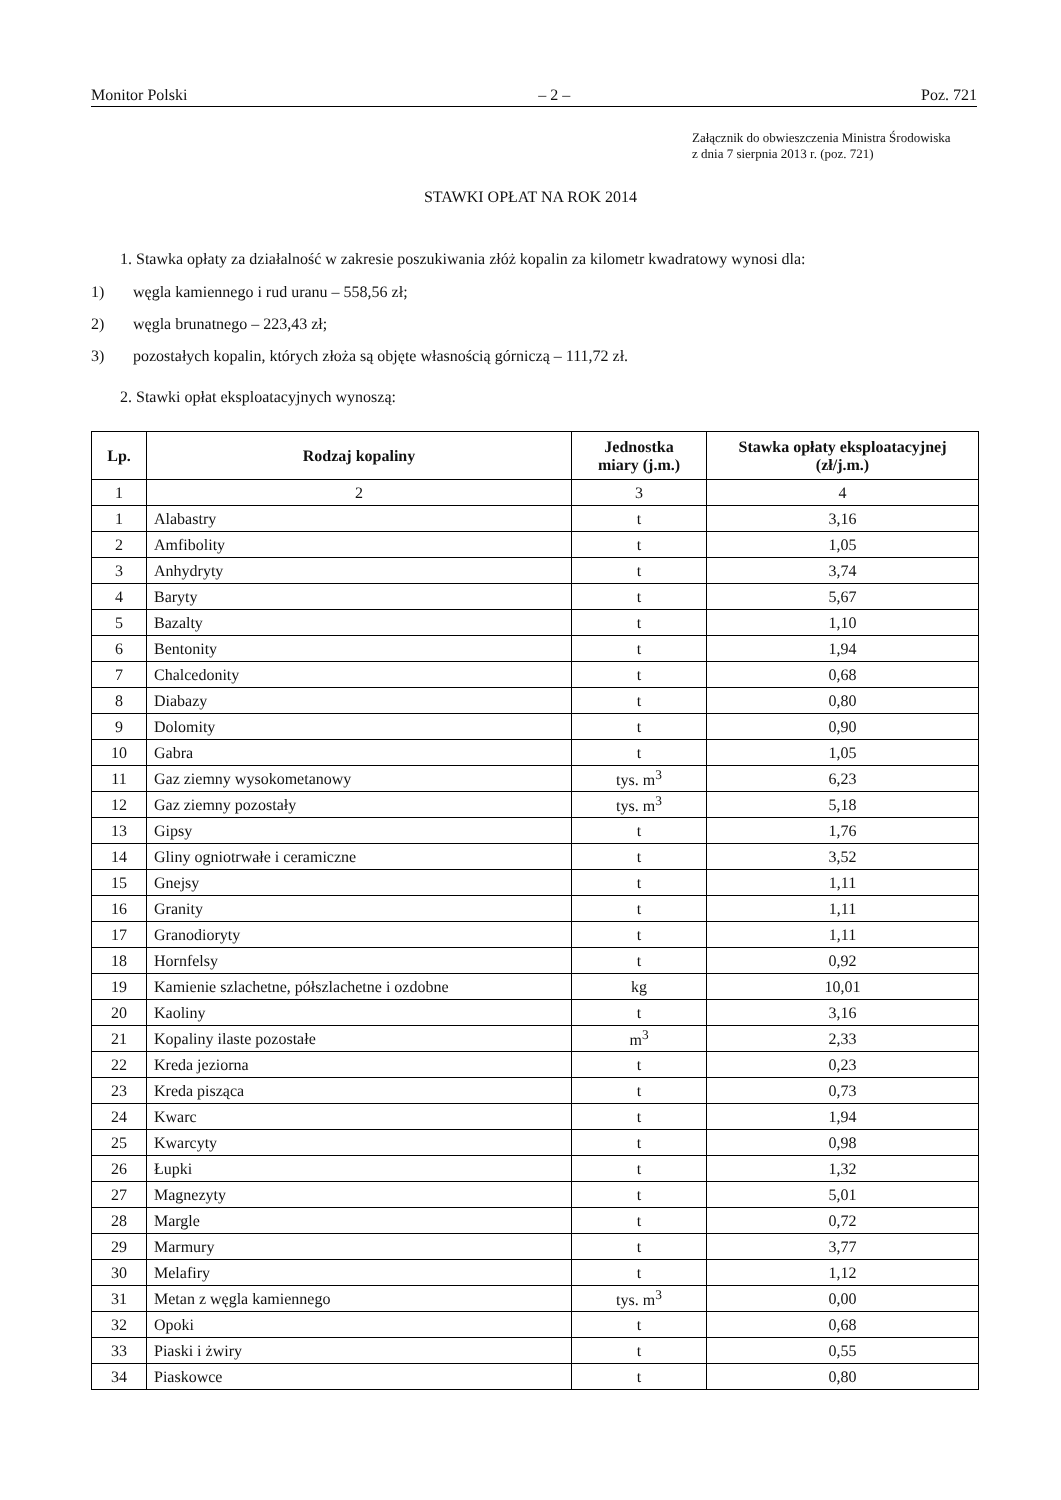Monitor Polski – 2 – Poz. 721
Załącznik do obwieszczenia Ministra Środowiska
z dnia 7 sierpnia 2013 r. (poz. 721)
STAWKI OPŁAT NA ROK 2014
1. Stawka opłaty za działalność w zakresie poszukiwania złóż kopalin za kilometr kwadratowy wynosi dla:
1) węgla kamiennego i rud uranu – 558,56 zł;
2) węgla brunatnego – 223,43 zł;
3) pozostałych kopalin, których złoża są objęte własnością górniczą – 111,72 zł.
2. Stawki opłat eksploatacyjnych wynoszą:
| Lp. | Rodzaj kopaliny | Jednostka miary (j.m.) | Stawka opłaty eksploatacyjnej (zł/j.m.) |
| --- | --- | --- | --- |
| 1 | 2 | 3 | 4 |
| 1 | Alabastry | t | 3,16 |
| 2 | Amfibolity | t | 1,05 |
| 3 | Anhydryty | t | 3,74 |
| 4 | Baryty | t | 5,67 |
| 5 | Bazalty | t | 1,10 |
| 6 | Bentonity | t | 1,94 |
| 7 | Chalcedonity | t | 0,68 |
| 8 | Diabazy | t | 0,80 |
| 9 | Dolomity | t | 0,90 |
| 10 | Gabra | t | 1,05 |
| 11 | Gaz ziemny wysokometanowy | tys. m<sup>3</sup> | 6,23 |
| 12 | Gaz ziemny pozostały | tys. m<sup>3</sup> | 5,18 |
| 13 | Gipsy | t | 1,76 |
| 14 | Gliny ogniotrwałe i ceramiczne | t | 3,52 |
| 15 | Gnejsy | t | 1,11 |
| 16 | Granity | t | 1,11 |
| 17 | Granodioryty | t | 1,11 |
| 18 | Hornfelsy | t | 0,92 |
| 19 | Kamienie szlachetne, półszlachetne i ozdobne | kg | 10,01 |
| 20 | Kaoliny | t | 3,16 |
| 21 | Kopaliny ilaste pozostałe | m<sup>3</sup> | 2,33 |
| 22 | Kreda jeziorna | t | 0,23 |
| 23 | Kreda pisząca | t | 0,73 |
| 24 | Kwarc | t | 1,94 |
| 25 | Kwarcyty | t | 0,98 |
| 26 | Łupki | t | 1,32 |
| 27 | Magnezyty | t | 5,01 |
| 28 | Margle | t | 0,72 |
| 29 | Marmury | t | 3,77 |
| 30 | Melafiry | t | 1,12 |
| 31 | Metan z węgla kamiennego | tys. m<sup>3</sup> | 0,00 |
| 32 | Opoki | t | 0,68 |
| 33 | Piaski i żwiry | t | 0,55 |
| 34 | Piaskowce | t | 0,80 |